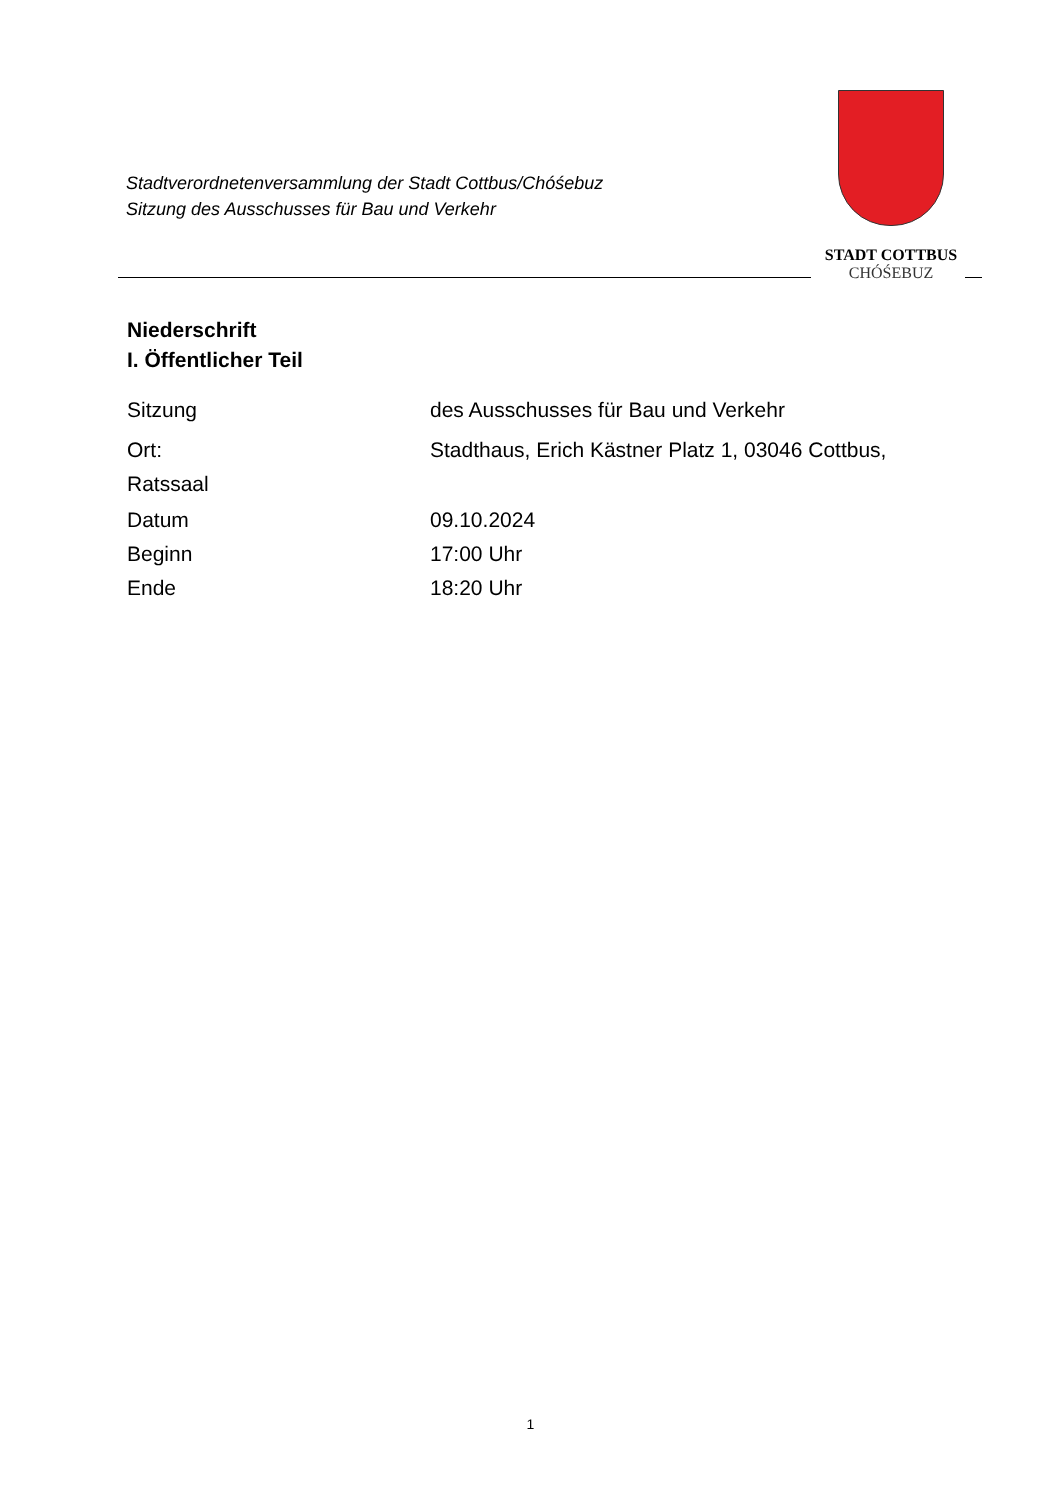Stadtverordnetenversammlung der Stadt Cottbus/Chóśebuz
Sitzung des Ausschusses für Bau und Verkehr
STADT COTTBUS
CHÓŚEBUZ
Niederschrift
I. Öffentlicher Teil
Sitzung des Ausschusses für Bau und Verkehr
Ort: Stadthaus, Erich Kästner Platz 1, 03046 Cottbus,
Ratssaal
Datum 09.10.2024
Beginn 17:00 Uhr
Ende 18:20 Uhr
1